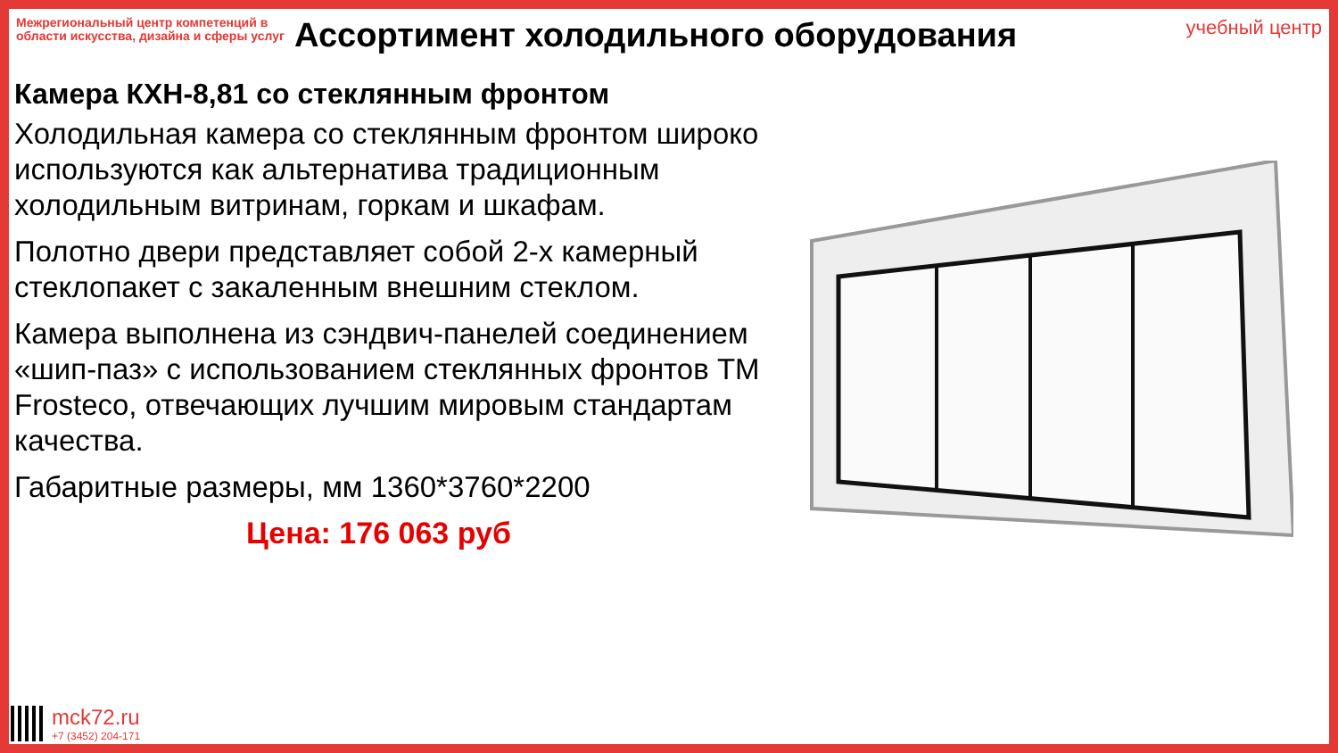Межрегиональный центр компетенций в области искусства, дизайна и сферы услуг
учебный центр
Ассортимент холодильного оборудования
Камера КХН-8,81 со стеклянным фронтом
Холодильная камера со стеклянным фронтом широко используются как альтернатива традиционным холодильным витринам, горкам и шкафам.
Полотно двери представляет собой 2-х камерный стеклопакет с закаленным внешним стеклом.
Камера выполнена из сэндвич-панелей соединением «шип-паз» с использованием стеклянных фронтов ТМ Frosteco, отвечающих лучшим мировым стандартам качества.
Габаритные размеры, мм 1360*3760*2200
Цена: 176 063 руб
mck72.ru
+7 (3452) 204-171